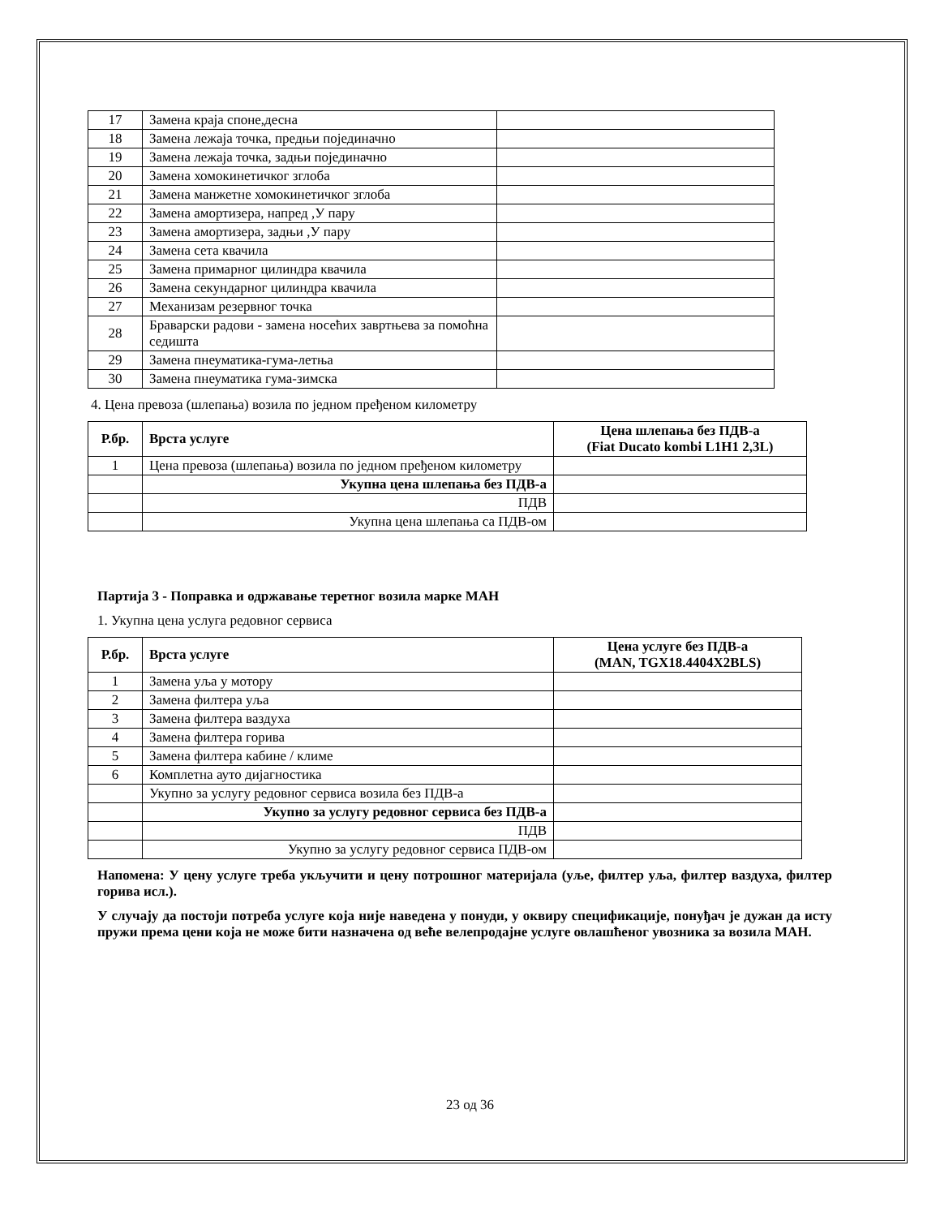| 17 | Замена краја споне,десна | |
| 18 | Замена лежаја точка, предњи појединачно | |
| 19 | Замена лежаја точка, задњи појединачно | |
| 20 | Замена хомокинетичког зглоба | |
| 21 | Замена манжетне хомокинетичког зглоба | |
| 22 | Замена амортизера, напред ,У пару | |
| 23 | Замена амортизера, задњи ,У пару | |
| 24 | Замена сета квачила | |
| 25 | Замена примарног цилиндра квачила | |
| 26 | Замена секундарног цилиндра квачила | |
| 27 | Механизам резервног точка | |
| 28 | Браварски радови - замена носећих завртњева за помоћна седишта | |
| 29 | Замена пнеуматика-гума-летња | |
| 30 | Замена пнеуматика гума-зимска | |
4. Цена превоза (шлепања) возила по једном пређеном километру
| Р.бр. | Врста услуге | Цена шлепања без ПДВ-а (Fiat Ducato kombi L1H1 2,3L) |
| --- | --- | --- |
| 1 | Цена превоза (шлепања) возила по једном пређеном километру | |
| | Укупна цена шлепања без ПДВ-а | |
| | ПДВ | |
| | Укупна цена шлепања са ПДВ-ом | |
Партија 3 - Поправка и одржавање теретног возила марке МАН
1. Укупна цена услуга редовног сервиса
| Р.бр. | Врста услуге | Цена услуге без ПДВ-а (MAN, TGX18.4404X2BLS) |
| --- | --- | --- |
| 1 | Замена уља у мотору | |
| 2 | Замена филтера уља | |
| 3 | Замена филтера ваздуха | |
| 4 | Замена филтера горива | |
| 5 | Замена филтера кабине / климе | |
| 6 | Комплетна ауто дијагностика | |
| | Укупно за услугу редовног сервиса возила без ПДВ-а | |
| | Укупно за услугу редовног сервиса без ПДВ-а | |
| | ПДВ | |
| | Укупно за услугу редовног сервиса ПДВ-ом | |
Напомена: У цену услуге треба укључити и цену потрошног материјала (уље, филтер уља, филтер ваздуха, филтер горива исл.).
У случају да постоји потреба услуге која није наведена у понуди, у оквиру спецификације, понуђач је дужан да исту пружи према цени која не може бити назначена од веће велепродајне услуге овлашћеног увозника за возила МАН.
23 од 36